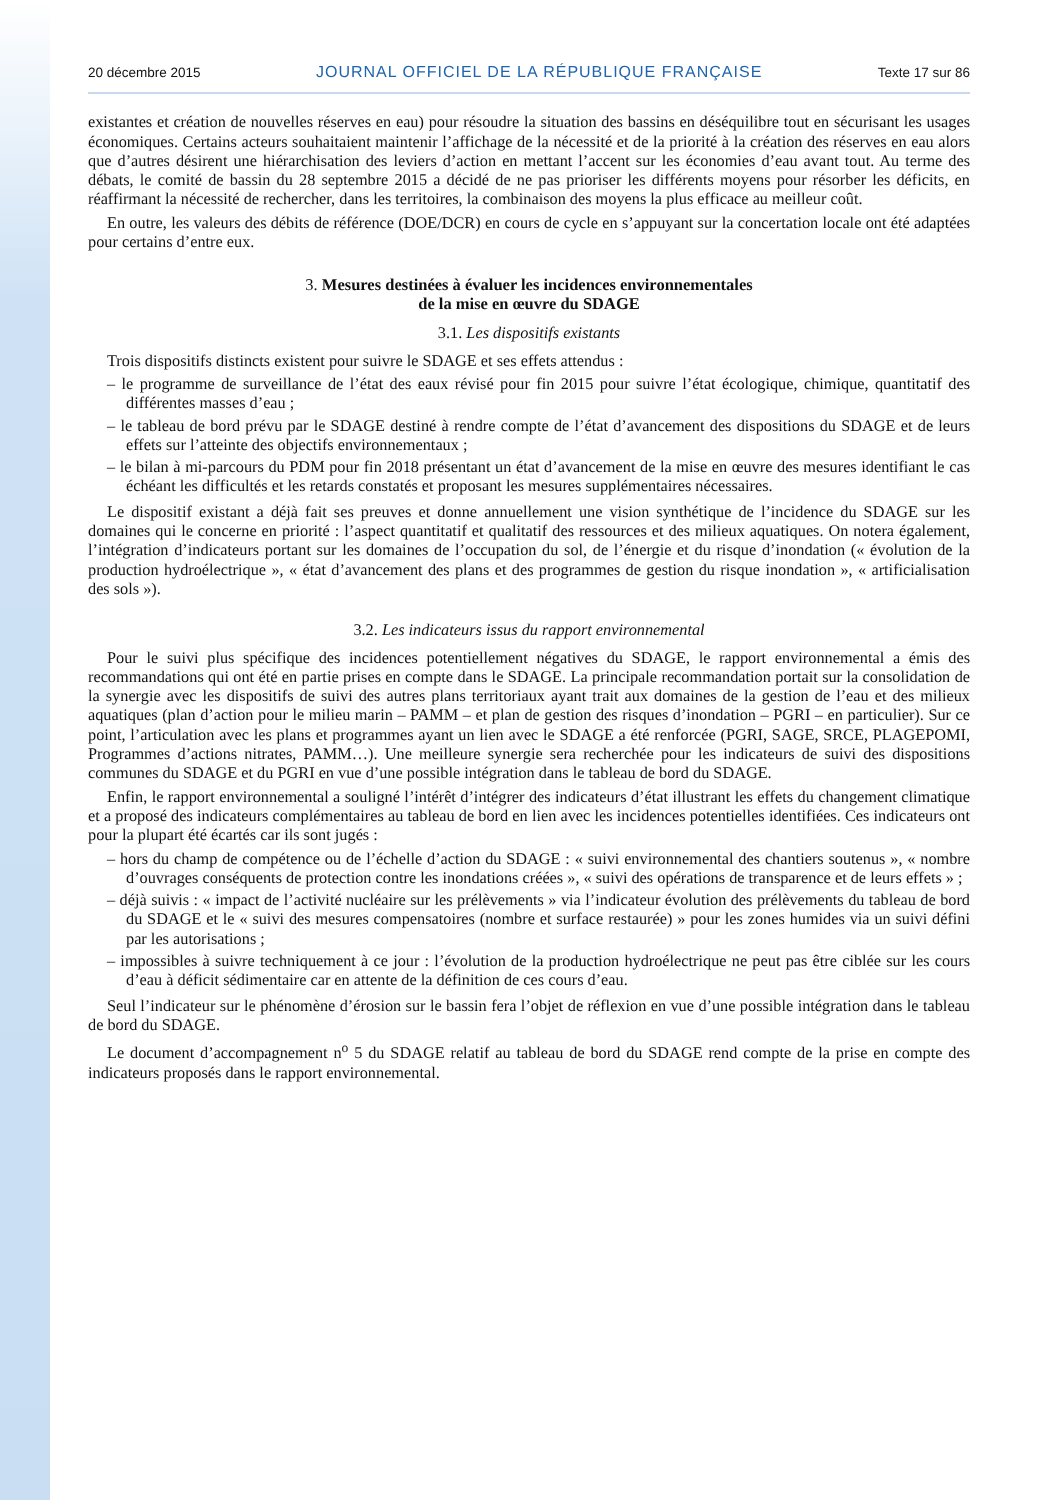20 décembre 2015 JOURNAL OFFICIEL DE LA RÉPUBLIQUE FRANÇAISE Texte 17 sur 86
existantes et création de nouvelles réserves en eau) pour résoudre la situation des bassins en déséquilibre tout en sécurisant les usages économiques. Certains acteurs souhaitaient maintenir l’affichage de la nécessité et de la priorité à la création des réserves en eau alors que d’autres désirent une hiérarchisation des leviers d’action en mettant l’accent sur les économies d’eau avant tout. Au terme des débats, le comité de bassin du 28 septembre 2015 a décidé de ne pas prioriser les différents moyens pour résorber les déficits, en réaffirmant la nécessité de rechercher, dans les territoires, la combinaison des moyens la plus efficace au meilleur coût.
En outre, les valeurs des débits de référence (DOE/DCR) en cours de cycle en s’appuyant sur la concertation locale ont été adaptées pour certains d’entre eux.
3. Mesures destinées à évaluer les incidences environnementales
de la mise en œuvre du SDAGE
3.1. Les dispositifs existants
Trois dispositifs distincts existent pour suivre le SDAGE et ses effets attendus :
– le programme de surveillance de l’état des eaux révisé pour fin 2015 pour suivre l’état écologique, chimique, quantitatif des différentes masses d’eau ;
– le tableau de bord prévu par le SDAGE destiné à rendre compte de l’état d’avancement des dispositions du SDAGE et de leurs effets sur l’atteinte des objectifs environnementaux ;
– le bilan à mi-parcours du PDM pour fin 2018 présentant un état d’avancement de la mise en œuvre des mesures identifiant le cas échéant les difficultés et les retards constatés et proposant les mesures supplémentaires nécessaires.
Le dispositif existant a déjà fait ses preuves et donne annuellement une vision synthétique de l’incidence du SDAGE sur les domaines qui le concerne en priorité : l’aspect quantitatif et qualitatif des ressources et des milieux aquatiques. On notera également, l’intégration d’indicateurs portant sur les domaines de l’occupation du sol, de l’énergie et du risque d’inondation (« évolution de la production hydroélectrique », « état d’avancement des plans et des programmes de gestion du risque inondation », « artificialisation des sols »).
3.2. Les indicateurs issus du rapport environnemental
Pour le suivi plus spécifique des incidences potentiellement négatives du SDAGE, le rapport environnemental a émis des recommandations qui ont été en partie prises en compte dans le SDAGE. La principale recommandation portait sur la consolidation de la synergie avec les dispositifs de suivi des autres plans territoriaux ayant trait aux domaines de la gestion de l’eau et des milieux aquatiques (plan d’action pour le milieu marin – PAMM – et plan de gestion des risques d’inondation – PGRI – en particulier). Sur ce point, l’articulation avec les plans et programmes ayant un lien avec le SDAGE a été renforcée (PGRI, SAGE, SRCE, PLAGEPOMI, Programmes d’actions nitrates, PAMM…). Une meilleure synergie sera recherchée pour les indicateurs de suivi des dispositions communes du SDAGE et du PGRI en vue d’une possible intégration dans le tableau de bord du SDAGE.
Enfin, le rapport environnemental a souligné l’intérêt d’intégrer des indicateurs d’état illustrant les effets du changement climatique et a proposé des indicateurs complémentaires au tableau de bord en lien avec les incidences potentielles identifiées. Ces indicateurs ont pour la plupart été écartés car ils sont jugés :
– hors du champ de compétence ou de l’échelle d’action du SDAGE : « suivi environnemental des chantiers soutenus », « nombre d’ouvrages conséquents de protection contre les inondations créées », « suivi des opérations de transparence et de leurs effets » ;
– déjà suivis : « impact de l’activité nucléaire sur les prélèvements » via l’indicateur évolution des prélèvements du tableau de bord du SDAGE et le « suivi des mesures compensatoires (nombre et surface restaurée) » pour les zones humides via un suivi défini par les autorisations ;
– impossibles à suivre techniquement à ce jour : l’évolution de la production hydroélectrique ne peut pas être ciblée sur les cours d’eau à déficit sédimentaire car en attente de la définition de ces cours d’eau.
Seul l’indicateur sur le phénomène d’érosion sur le bassin fera l’objet de réflexion en vue d’une possible intégration dans le tableau de bord du SDAGE.
Le document d’accompagnement n<sup>o</sup> 5 du SDAGE relatif au tableau de bord du SDAGE rend compte de la prise en compte des indicateurs proposés dans le rapport environnemental.